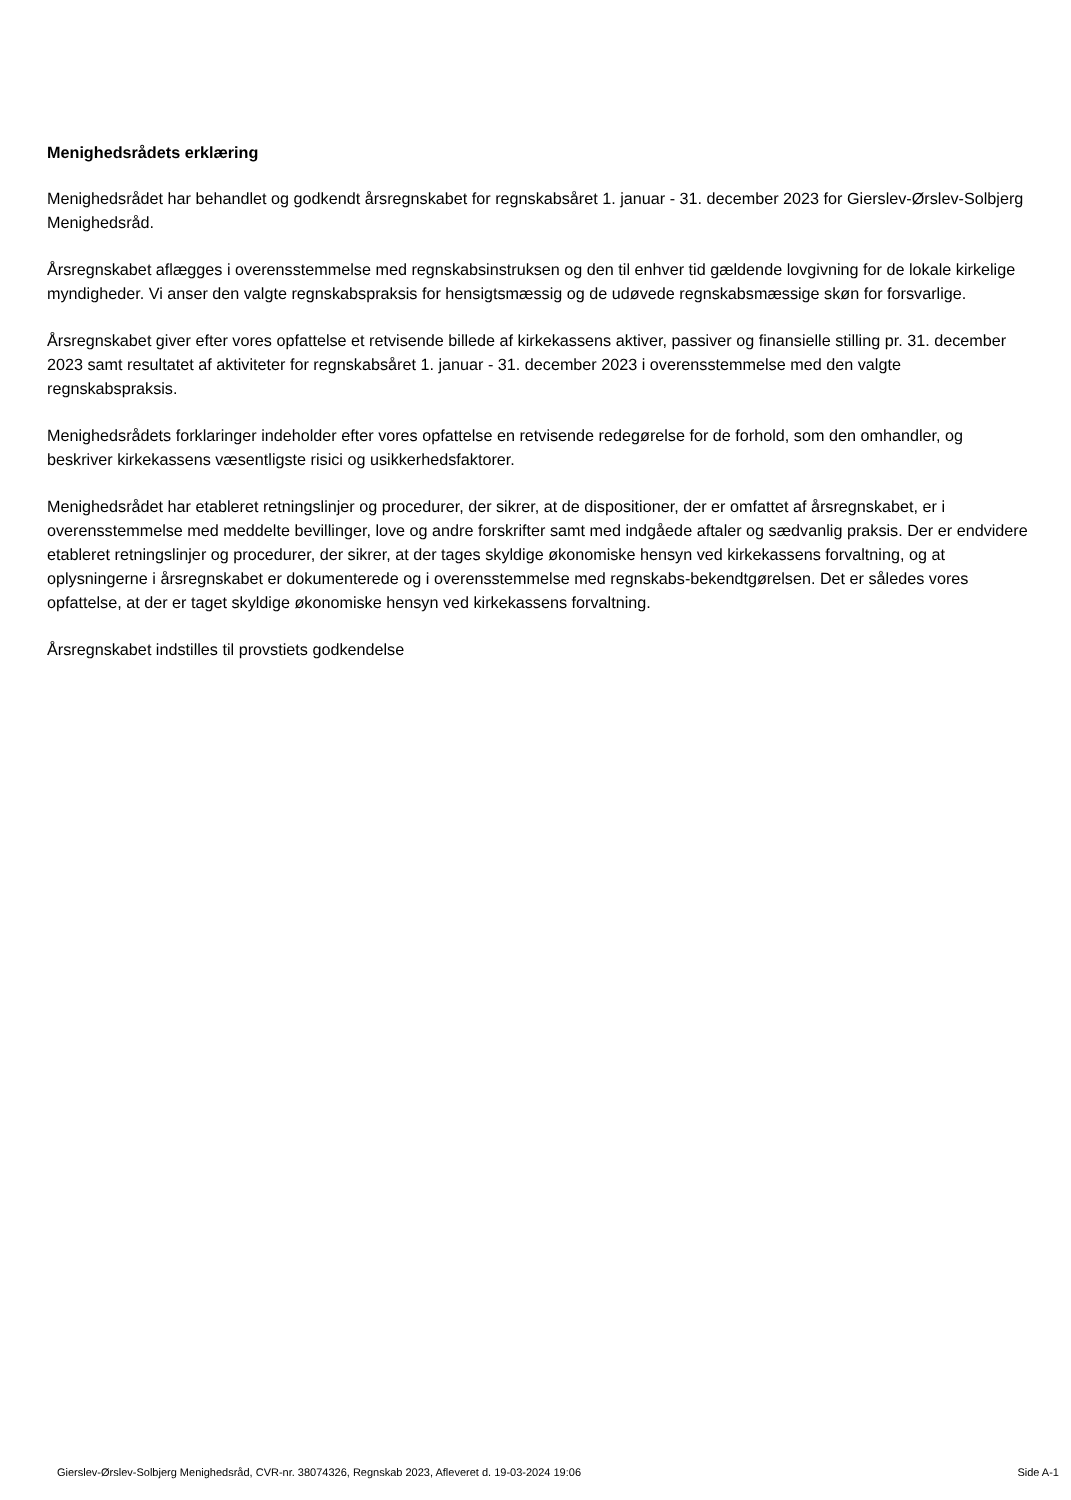Menighedsrådets erklæring
Menighedsrådet har behandlet og godkendt årsregnskabet for regnskabsåret 1. januar - 31. december 2023 for Gierslev-Ørslev-Solbjerg Menighedsråd.
Årsregnskabet aflægges i overensstemmelse med regnskabsinstruksen og den til enhver tid gældende lovgivning for de lokale kirkelige myndigheder. Vi anser den valgte regnskabspraksis for hensigtsmæssig og de udøvede regnskabsmæssige skøn for forsvarlige.
Årsregnskabet giver efter vores opfattelse et retvisende billede af kirkekassens aktiver, passiver og finansielle stilling pr. 31. december 2023 samt resultatet af aktiviteter for regnskabsåret 1. januar - 31. december 2023 i overensstemmelse med den valgte regnskabspraksis.
Menighedsrådets forklaringer indeholder efter vores opfattelse en retvisende redegørelse for de forhold, som den omhandler, og beskriver kirkekassens væsentligste risici og usikkerhedsfaktorer.
Menighedsrådet har etableret retningslinjer og procedurer, der sikrer, at de dispositioner, der er omfattet af årsregnskabet, er i overensstemmelse med meddelte bevillinger, love og andre forskrifter samt med indgåede aftaler og sædvanlig praksis. Der er endvidere etableret retningslinjer og procedurer, der sikrer, at der tages skyldige økonomiske hensyn ved kirkekassens forvaltning, og at oplysningerne i årsregnskabet er dokumenterede og i overensstemmelse med regnskabs-bekendtgørelsen. Det er således vores opfattelse, at der er taget skyldige økonomiske hensyn ved kirkekassens forvaltning.
Årsregnskabet indstilles til provstiets godkendelse
Gierslev-Ørslev-Solbjerg Menighedsråd, CVR-nr. 38074326, Regnskab 2023, Afleveret d. 19-03-2024 19:06 Side A-1